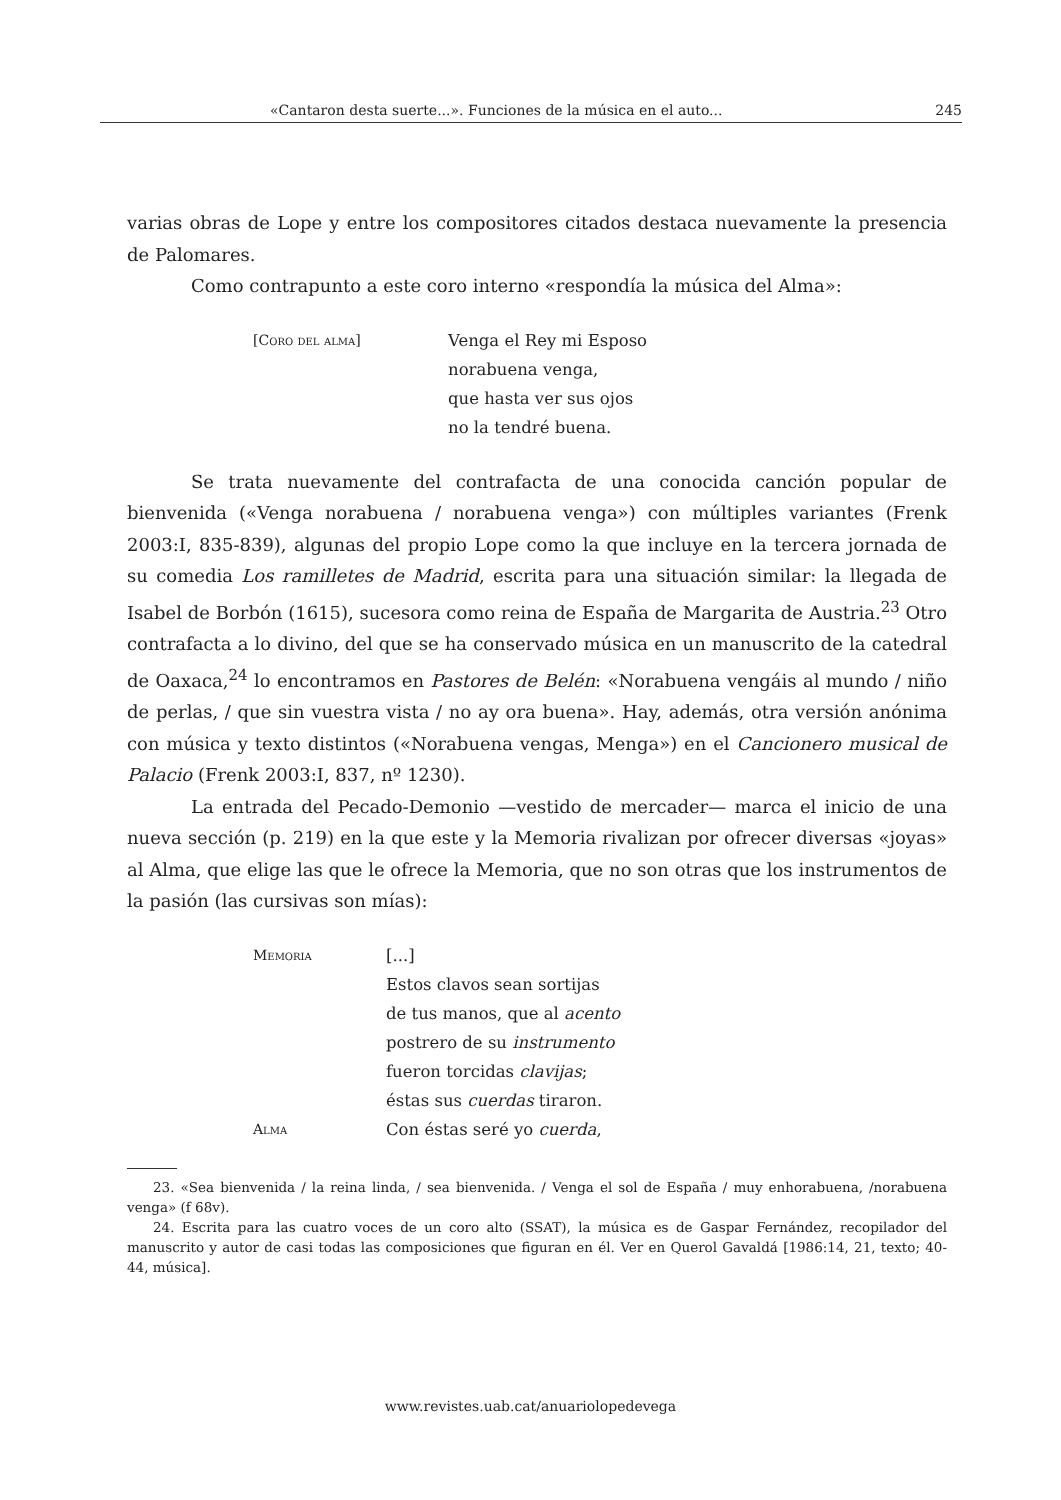«Cantaron desta suerte...». Funciones de la música en el auto... 245
varias obras de Lope y entre los compositores citados destaca nuevamente la presencia de Palomares.
Como contrapunto a este coro interno «respondía la música del Alma»:
[Coro del alma]
Venga el Rey mi Esposo
norabuena venga,
que hasta ver sus ojos
no la tendré buena.
Se trata nuevamente del contrafacta de una conocida canción popular de bienvenida («Venga norabuena / norabuena venga») con múltiples variantes (Frenk 2003:I, 835-839), algunas del propio Lope como la que incluye en la tercera jornada de su comedia Los ramilletes de Madrid, escrita para una situación similar: la llegada de Isabel de Borbón (1615), sucesora como reina de España de Margarita de Austria.<sup>23</sup> Otro contrafacta a lo divino, del que se ha conservado música en un manuscrito de la catedral de Oaxaca,<sup>24</sup> lo encontramos en Pastores de Belén: «Norabuena vengáis al mundo / niño de perlas, / que sin vuestra vista / no ay ora buena». Hay, además, otra versión anónima con música y texto distintos («Norabuena vengas, Menga») en el Cancionero musical de Palacio (Frenk 2003:I, 837, nº 1230).
La entrada del Pecado-Demonio —vestido de mercader— marca el inicio de una nueva sección (p. 219) en la que este y la Memoria rivalizan por ofrecer diversas «joyas» al Alma, que elige las que le ofrece la Memoria, que no son otras que los instrumentos de la pasión (las cursivas son mías):
Memoria
Alma
[...]
Estos clavos sean sortijas
de tus manos, que al acento
postrero de su instrumento
fueron torcidas clavijas;
éstas sus cuerdas tiraron.
Con éstas seré yo cuerda,
23. «Sea bienvenida / la reina linda, / sea bienvenida. / Venga el sol de España / muy enhorabuena, /norabuena venga» (f 68v).
24. Escrita para las cuatro voces de un coro alto (SSAT), la música es de Gaspar Fernández, recopilador del manuscrito y autor de casi todas las composiciones que figuran en él. Ver en Querol Gavaldá [1986:14, 21, texto; 40-44, música].
www.revistes.uab.cat/anuariolopedevega